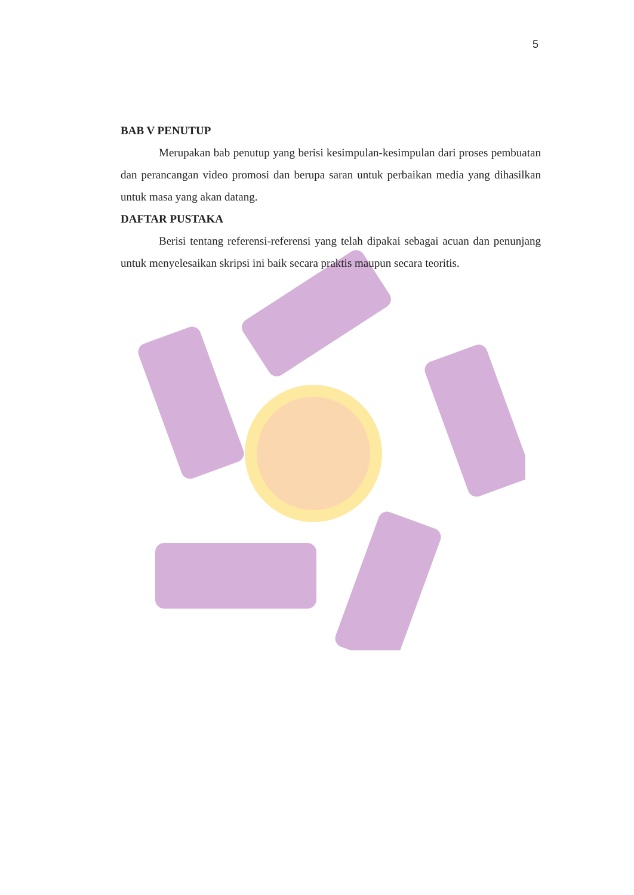5
BAB V PENUTUP
Merupakan bab penutup yang berisi kesimpulan-kesimpulan dari proses pembuatan dan perancangan video promosi dan berupa saran untuk perbaikan media yang dihasilkan untuk masa yang akan datang.
DAFTAR PUSTAKA
Berisi tentang referensi-referensi yang telah dipakai sebagai acuan dan penunjang untuk menyelesaikan skripsi ini baik secara praktis maupun secara teoritis.